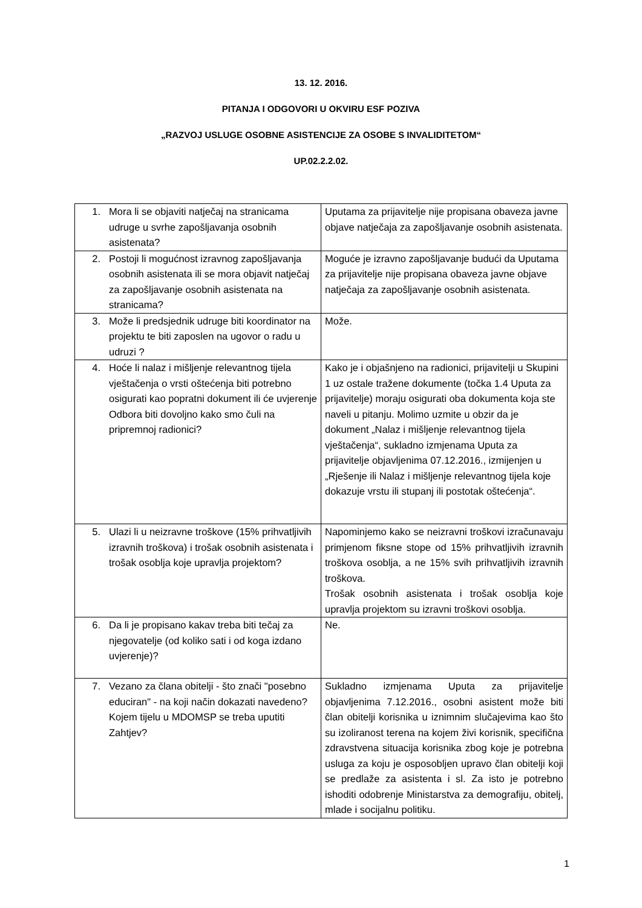13. 12. 2016.
PITANJA I ODGOVORI U OKVIRU ESF POZIVA
„RAZVOJ USLUGE OSOBNE ASISTENCIJE ZA OSOBE S INVALIDITETOM“
UP.02.2.2.02.
| 1. Mora li se objaviti natječaj na stranicama udruge u svrhe zapošljavanja osobnih asistenata? | Uputama za prijavitelje nije propisana obaveza javne objave natječaja za zapošljavanje osobnih asistenata. |
| 2. Postoji li mogućnost izravnog zapošljavanja osobnih asistenata ili se mora objavit natječaj za zapošljavanje osobnih asistenata na stranicama? | Moguće je izravno zapošljavanje budući da Uputama za prijavitelje nije propisana obaveza javne objave natječaja za zapošljavanje osobnih asistenata. |
| 3. Može li predsjednik udruge biti koordinator na projektu te biti zaposlen na ugovor o radu u udruzi ? | Može. |
| 4. Hoće li nalaz i mišljenje relevantnog tijela vještačenja o vrsti oštećenja biti potrebno osigurati kao popratni dokument ili će uvjerenje Odbora biti dovoljno kako smo čuli na pripremnoj radionici? | Kako je i objašnjeno na radionici, prijavitelji u Skupini 1 uz ostale tražene dokumente (točka 1.4 Uputa za prijavitelje) moraju osigurati oba dokumenta koja ste naveli u pitanju. Molimo uzmite u obzir da je dokument „Nalaz i mišljenje relevantnog tijela vještačenja“, sukladno izmjenama Uputa za prijavitelje objavljenima 07.12.2016., izmijenjen u „Rješenje ili Nalaz i mišljenje relevantnog tijela koje dokazuje vrstu ili stupanj ili postotak oštećenja“. |
| 5. Ulazi li u neizravne troškove (15% prihvatljivih izravnih troškova) i trošak osobnih asistenata i trošak osoblja koje upravlja projektom? | Napominjemo kako se neizravni troškovi izračunavaju primjenom fiksne stope od 15% prihvatljivih izravnih troškova osoblja, a ne 15% svih prihvatljivih izravnih troškova. Trošak osobnih asistenata i trošak osoblja koje upravlja projektom su izravni troškovi osoblja. |
| 6. Da li je propisano kakav treba biti tečaj za njegovatelje (od koliko sati i od koga izdano uvjerenje)? | Ne. |
| 7. Vezano za člana obitelji - što znači "posebno educiran" - na koji način dokazati navedeno? Kojem tijelu u MDOMSP se treba uputiti Zahtjev? | Sukladno izmjenama Uputa za prijavitelje objavljenima 7.12.2016., osobni asistent može biti član obitelji korisnika u iznimnim slučajevima kao što su izoliranost terena na kojem živi korisnik, specifična zdravstvena situacija korisnika zbog koje je potrebna usluga za koju je osposobljen upravo član obitelji koji se predlaže za asistenta i sl. Za isto je potrebno ishoditi odobrenje Ministarstva za demografiju, obitelj, mlade i socijalnu politiku. |
1